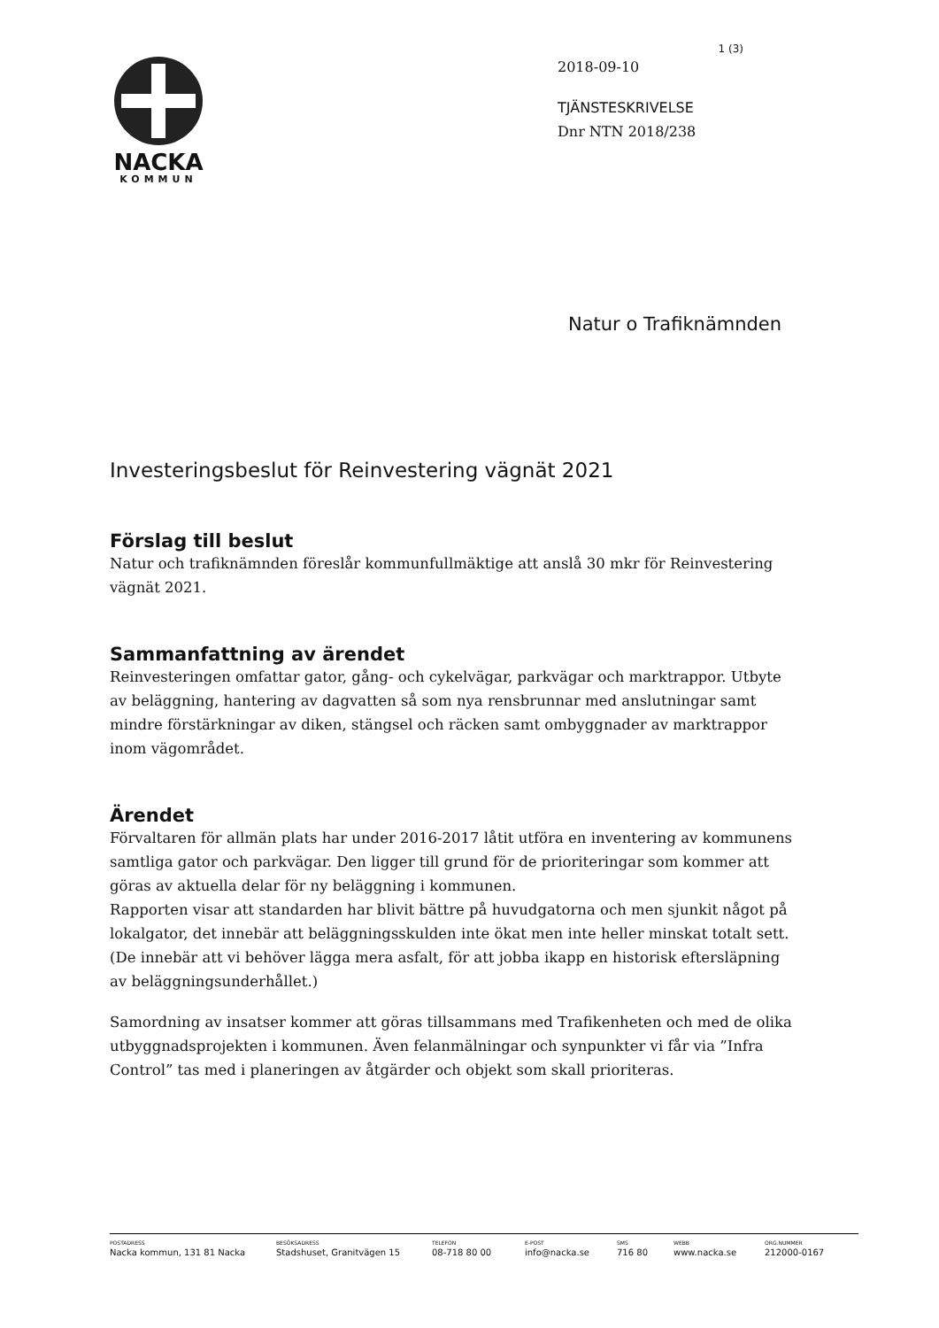NACKA
KOMMUN
1 (3)
2018-09-10
TJÄNSTESKRIVELSE
Dnr NTN 2018/238
Natur o Trafiknämnden
Investeringsbeslut för Reinvestering vägnät 2021
Förslag till beslut
Natur och trafiknämnden föreslår kommunfullmäktige att anslå 30 mkr för Reinvestering vägnät 2021.
Sammanfattning av ärendet
Reinvesteringen omfattar gator, gång- och cykelvägar, parkvägar och marktrappor. Utbyte av beläggning, hantering av dagvatten så som nya rensbrunnar med anslutningar samt mindre förstärkningar av diken, stängsel och räcken samt ombyggnader av marktrappor inom vägområdet.
Ärendet
Förvaltaren för allmän plats har under 2016-2017 låtit utföra en inventering av kommunens samtliga gator och parkvägar. Den ligger till grund för de prioriteringar som kommer att göras av aktuella delar för ny beläggning i kommunen.
Rapporten visar att standarden har blivit bättre på huvudgatorna och men sjunkit något på lokalgator, det innebär att beläggningsskulden inte ökat men inte heller minskat totalt sett. (De innebär att vi behöver lägga mera asfalt, för att jobba ikapp en historisk eftersläpning av beläggningsunderhållet.)
Samordning av insatser kommer att göras tillsammans med Trafikenheten och med de olika utbyggnadsprojekten i kommunen. Även felanmälningar och synpunkter vi får via ”Infra Control” tas med i planeringen av åtgärder och objekt som skall prioriteras.
POSTADRESS
Nacka kommun, 131 81 Nacka
BESÖKSADRESS
Stadshuset, Granitvägen 15
TELEFON
08-718 80 00
E-POST
info@nacka.se
SMS
716 80
WEBB
www.nacka.se
ORG.NUMMER
212000-0167